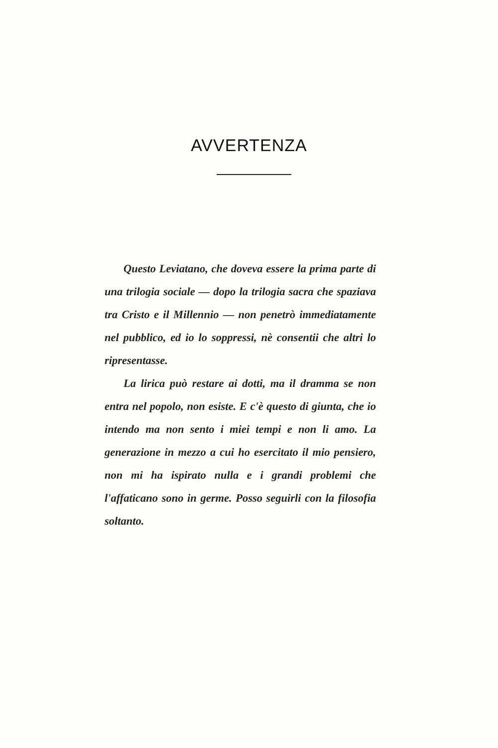AVVERTENZA
Questo Leviatano, che doveva essere la prima parte di una trilogia sociale — dopo la trilogia sacra che spaziava tra Cristo e il Millennio — non penetrò immediatamente nel pubblico, ed io lo soppressi, nè consentii che altri lo ripresentasse.
La lirica può restare ai dotti, ma il dramma se non entra nel popolo, non esiste. E c'è questo di giunta, che io intendo ma non sento i miei tempi e non li amo. La generazione in mezzo a cui ho esercitato il mio pensiero, non mi ha ispirato nulla e i grandi problemi che l'affaticano sono in germe. Posso seguirli con la filosofia soltanto.